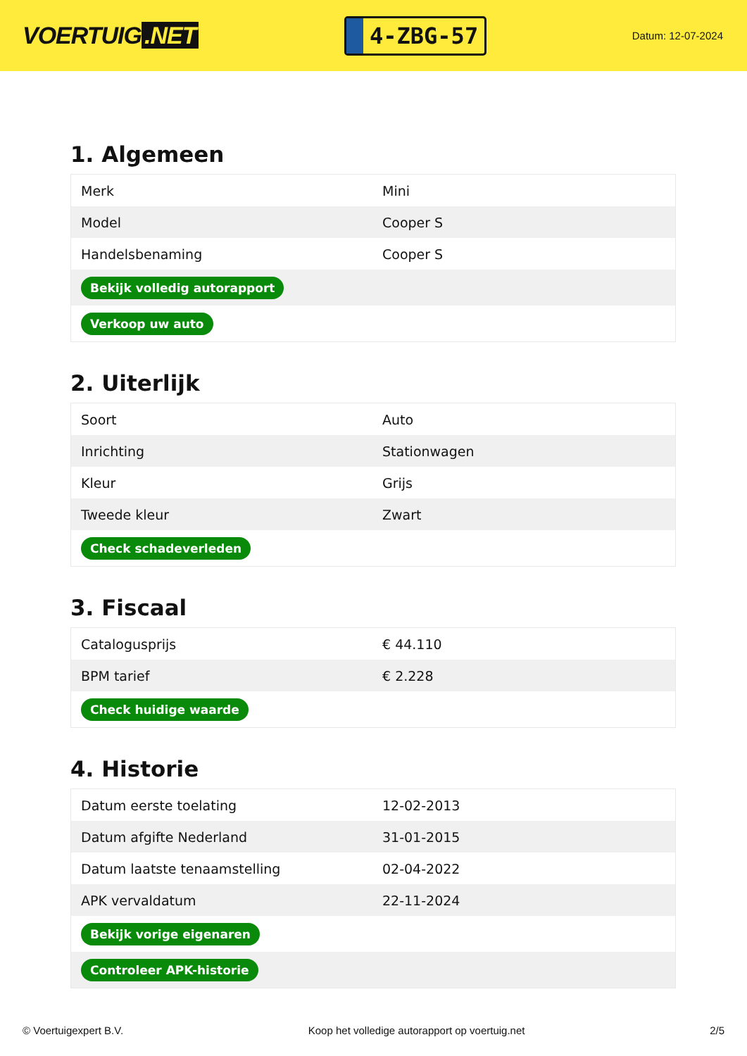VOERTUIG.NET
4-ZBG-57
Datum: 12-07-2024
1. Algemeen
| Merk | Mini |
| Model | Cooper S |
| Handelsbenaming | Cooper S |
| Bekijk volledig autorapport | |
| Verkoop uw auto | |
2. Uiterlijk
| Soort | Auto |
| Inrichting | Stationwagen |
| Kleur | Grijs |
| Tweede kleur | Zwart |
| Check schadeverleden | |
3. Fiscaal
| Catalogusprijs | € 44.110 |
| BPM tarief | € 2.228 |
| Check huidige waarde | |
4. Historie
| Datum eerste toelating | 12-02-2013 |
| Datum afgifte Nederland | 31-01-2015 |
| Datum laatste tenaamstelling | 02-04-2022 |
| APK vervaldatum | 22-11-2024 |
| Bekijk vorige eigenaren | |
| Controleer APK-historie | |
© Voertuigexpert B.V. Koop het volledige autorapport op voertuig.net 2/5